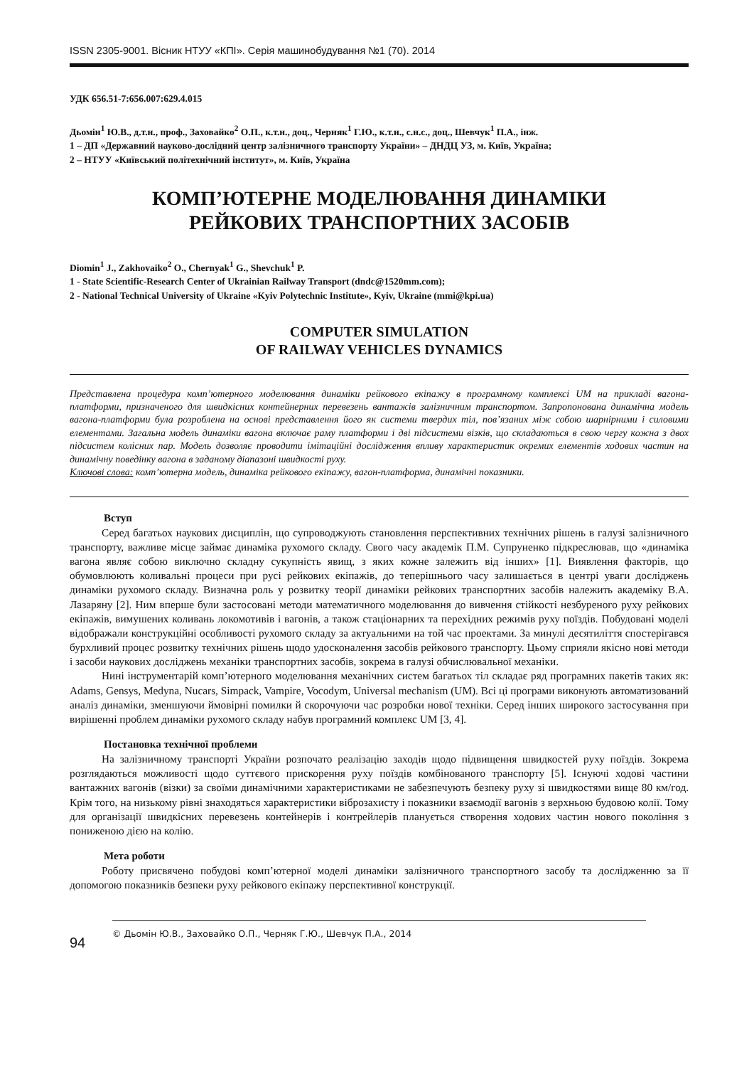ISSN 2305-9001. Вісник НТУУ «КПІ». Серія машинобудування №1 (70). 2014
УДК 656.51-7:656.007:629.4.015
Дьомін<sup>1</sup> Ю.В., д.т.н., проф., Заховайко<sup>2</sup> О.П., к.т.н., доц., Черняк<sup>1</sup> Г.Ю., к.т.н., с.н.с., доц., Шевчук<sup>1</sup> П.А., інж.
1 – ДП «Державний науково-дослідний центр залізничного транспорту України» – ДНДЦ УЗ, м. Київ, Україна;
2 – НТУУ «Київський політехнічний інститут», м. Київ, Україна
КОМП’ЮТЕРНЕ МОДЕЛЮВАННЯ ДИНАМІКИ
РЕЙКОВИХ ТРАНСПОРТНИХ ЗАСОБІВ
Diomin<sup>1</sup> J., Zakhovaiko<sup>2</sup> O., Chernyak<sup>1</sup> G., Shevchuk<sup>1</sup> P.
1 - State Scientific-Research Center of Ukrainian Railway Transport (dndc@1520mm.com);
2 - National Technical University of Ukraine «Kyiv Polytechnic Institute», Kyiv, Ukraine (mmi@kpi.ua)
COMPUTER SIMULATION
OF RAILWAY VEHICLES DYNAMICS
Представлена процедура комп’ютерного моделювання динаміки рейкового екіпажу в програмному комплексі UM на прикладі вагона-платформи, призначеного для швидкісних контейнерних перевезень вантажів залізничним транспортом. Запропонована динамічна модель вагона-платформи була розроблена на основі представлення його як системи твердих тіл, пов’язаних між собою шарнірними і силовими елементами. Загальна модель динаміки вагона включає раму платформи і дві підсистеми візків, що складаються в свою чергу кожна з двох підсистем колісних пар. Модель дозволяє проводити імітаційні дослідження впливу характеристик окремих елементів ходових частин на динамічну поведінку вагона в заданому діапазоні швидкості руху.
Ключові слова: комп’ютерна модель, динаміка рейкового екіпажу, вагон-платформа, динамічні показники.
Вступ
Серед багатьох наукових дисциплін, що супроводжують становлення перспективних технічних рішень в галузі залізничного транспорту, важливе місце займає динаміка рухомого складу. Свого часу академік П.М. Супруненко підкреслював, що «динаміка вагона являє собою виключно складну сукупність явищ, з яких кожне залежить від інших» [1]. Виявлення факторів, що обумовлюють коливальні процеси при русі рейкових екіпажів, до теперішнього часу залишається в центрі уваги досліджень динаміки рухомого складу. Визначна роль у розвитку теорії динаміки рейкових транспортних засобів належить академіку В.А. Лазаряну [2]. Ним вперше були застосовані методи математичного моделювання до вивчення стійкості незбуреного руху рейкових екіпажів, вимушених коливань локомотивів і вагонів, а також стаціонарних та перехідних режимів руху поїздів. Побудовані моделі відображали конструкційні особливості рухомого складу за актуальними на той час проектами. За минулі десятиліття спостерігався бурхливий процес розвитку технічних рішень щодо удосконалення засобів рейкового транспорту. Цьому сприяли якісно нові методи і засоби наукових досліджень механіки транспортних засобів, зокрема в галузі обчислювальної механіки.
Нині інструментарій комп’ютерного моделювання механічних систем багатьох тіл складає ряд програмних пакетів таких як: Adams, Gensys, Medyna, Nucars, Simpack, Vampire, Vocodym, Universal mechanism (UM). Всі ці програми виконують автоматизований аналіз динаміки, зменшуючи ймовірні помилки й скорочуючи час розробки нової техніки. Серед інших широкого застосування при вирішенні проблем динаміки рухомого складу набув програмний комплекс UM [3, 4].
Постановка технічної проблеми
На залізничному транспорті України розпочато реалізацію заходів щодо підвищення швидкостей руху поїздів. Зокрема розглядаються можливості щодо суттєвого прискорення руху поїздів комбінованого транспорту [5]. Існуючі ходові частини вантажних вагонів (візки) за своїми динамічними характеристиками не забезпечують безпеку руху зі швидкостями вище 80 км/год. Крім того, на низькому рівні знаходяться характеристики віброзахисту і показники взаємодії вагонів з верхньою будовою колії. Тому для організації швидкісних перевезень контейнерів і контрейлерів планується створення ходових частин нового покоління з пониженою дією на колію.
Мета роботи
Роботу присвячено побудові комп’ютерної моделі динаміки залізничного транспортного засобу та дослідженню за її допомогою показників безпеки руху рейкового екіпажу перспективної конструкції.
94
© Дьомін Ю.В., Заховайко О.П., Черняк Г.Ю., Шевчук П.А., 2014